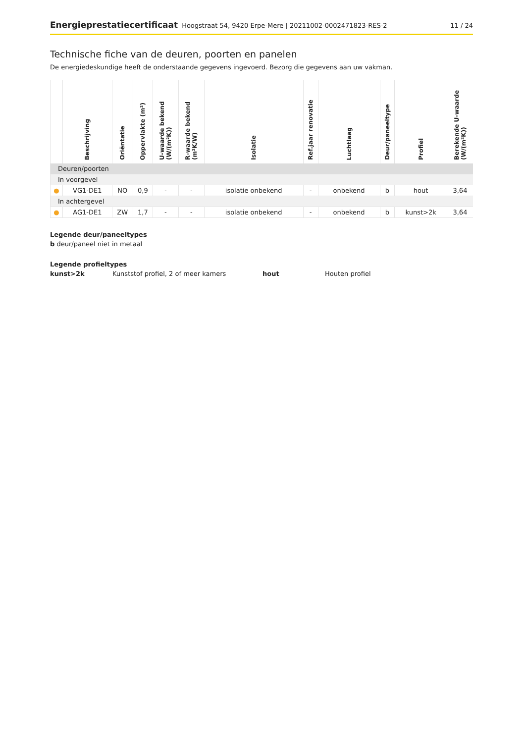Energieprestatiecertificaat Hoogstraat 54, 9420 Erpe-Mere | 20211002-0002471823-RES-2
11 / 24
Technische fiche van de deuren, poorten en panelen
De energiedeskundige heeft de onderstaande gegevens ingevoerd. Bezorg die gegevens aan uw vakman.
| | Beschrijving | Oriëntatie | Oppervlakte (m²) | U-waarde bekend (W/(m²K)) | R-waarde bekend (m²K/W) | Isolatie | Ref.jaar renovatie | Luchtlaag | Deur/paneeltype | Profiel | Berekende U-waarde (W/(m²K)) |
| --- | --- | --- | --- | --- | --- | --- | --- | --- | --- | --- | --- |
| Deuren/poorten | | | | | | | | | | | |
| In voorgevel | | | | | | | | | | | |
| ● | VG1-DE1 | NO | 0,9 | - | - | isolatie onbekend | - | onbekend | b | hout | 3,64 |
| In achtergevel | | | | | | | | | | | |
| ● | AG1-DE1 | ZW | 1,7 | - | - | isolatie onbekend | - | onbekend | b | kunst>2k | 3,64 |
Legende deur/paneeltypes
b deur/paneel niet in metaal
Legende profieltypes
kunst>2k Kunststof profiel, 2 of meer kamers hout Houten profiel